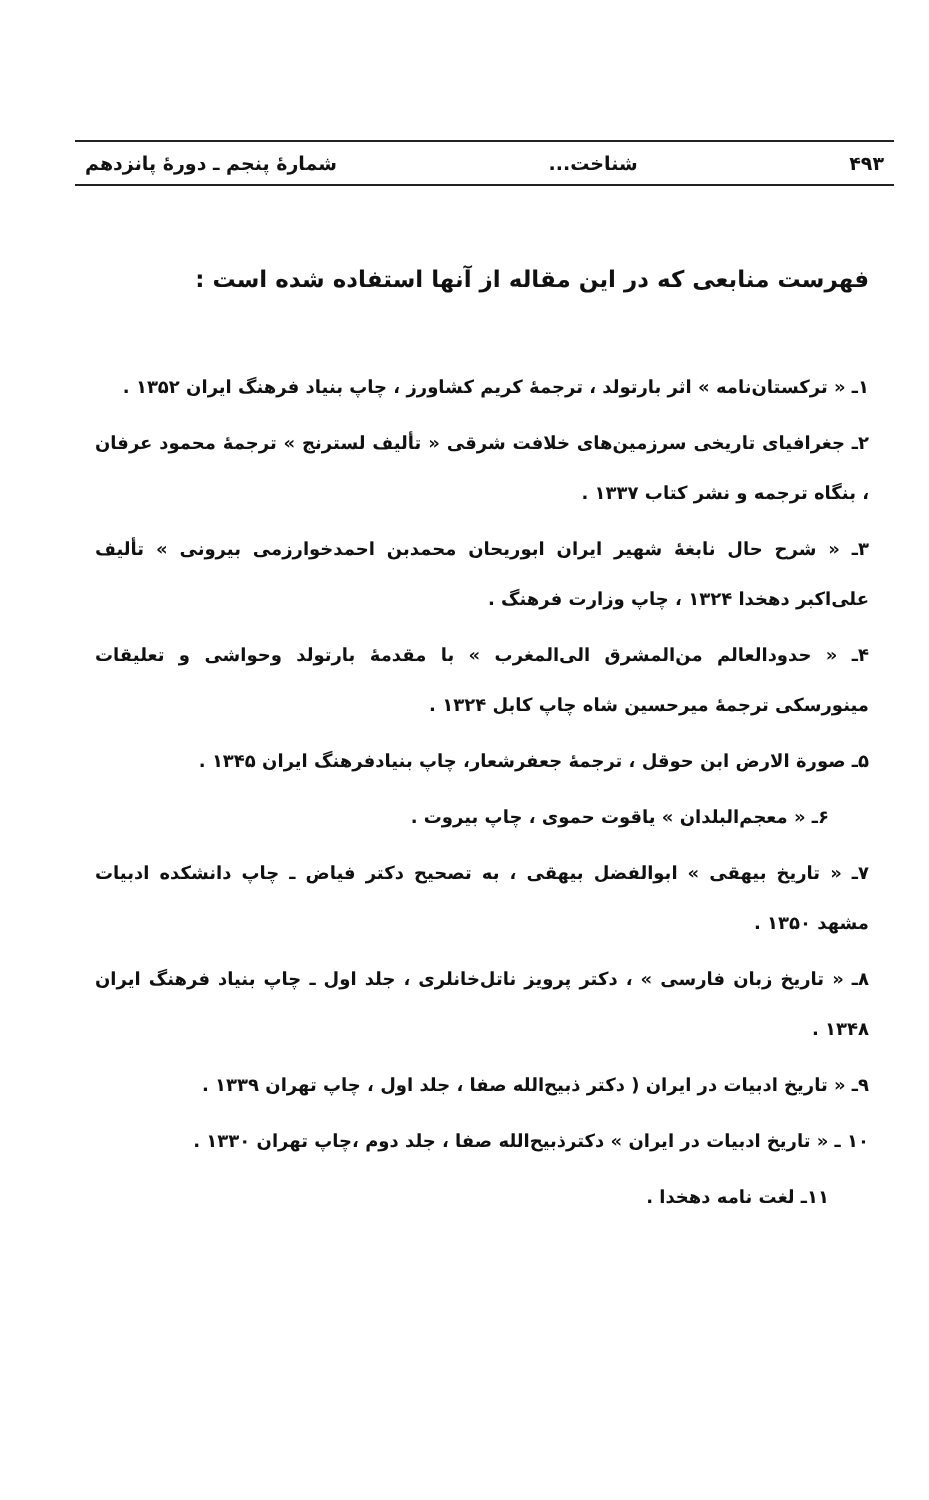۴۹۳ شناخت... شمارهٔ پنجم ـ دورهٔ پانزدهم
فهرست منابعی که در این مقاله از آنها استفاده شده است :
۱ـ « ترکستان‌نامه » اثر بارتولد ، ترجمهٔ کریم کشاورز ، چاپ بنیاد فرهنگ ایران ۱۳۵۲ .
۲ـ جغرافیای تاریخی سرزمین‌های خلافت شرقی « تألیف لسترنج » ترجمهٔ محمود عرفان ، بنگاه ترجمه و نشر کتاب ۱۳۳۷ .
۳ـ « شرح حال نابغهٔ شهیر ایران ابوریحان محمدبن احمدخوارزمی بیرونی » تألیف علی‌اکبر دهخدا ۱۳۲۴ ، چاپ وزارت فرهنگ .
۴ـ « حدودالعالم من‌المشرق الی‌المغرب » با مقدمهٔ بارتولد وحواشی و تعلیقات مینورسکی ترجمهٔ میرحسین شاه چاپ کابل ۱۳۲۴ .
۵ـ صورة الارض ابن حوقل ، ترجمهٔ جعفرشعار، چاپ بنیادفرهنگ ایران ۱۳۴۵ .
۶ـ « معجم‌البلدان » یاقوت حموی ، چاپ بیروت .
۷ـ « تاریخ بیهقی » ابوالفضل بیهقی ، به تصحیح دکتر فیاض ـ چاپ دانشکده ادبیات مشهد ۱۳۵۰ .
۸ـ « تاریخ زبان فارسی » ، دکتر پرویز ناتل‌خانلری ، جلد اول ـ چاپ بنیاد فرهنگ ایران ۱۳۴۸ .
۹ـ « تاریخ ادبیات در ایران ( دکتر ذبیح‌الله صفا ، جلد اول ، چاپ تهران ۱۳۳۹ .
۱۰ ـ « تاریخ ادبیات در ایران » دکترذبیح‌الله صفا ، جلد دوم ،چاپ تهران ۱۳۳۰ .
۱۱ـ لغت نامه دهخدا .